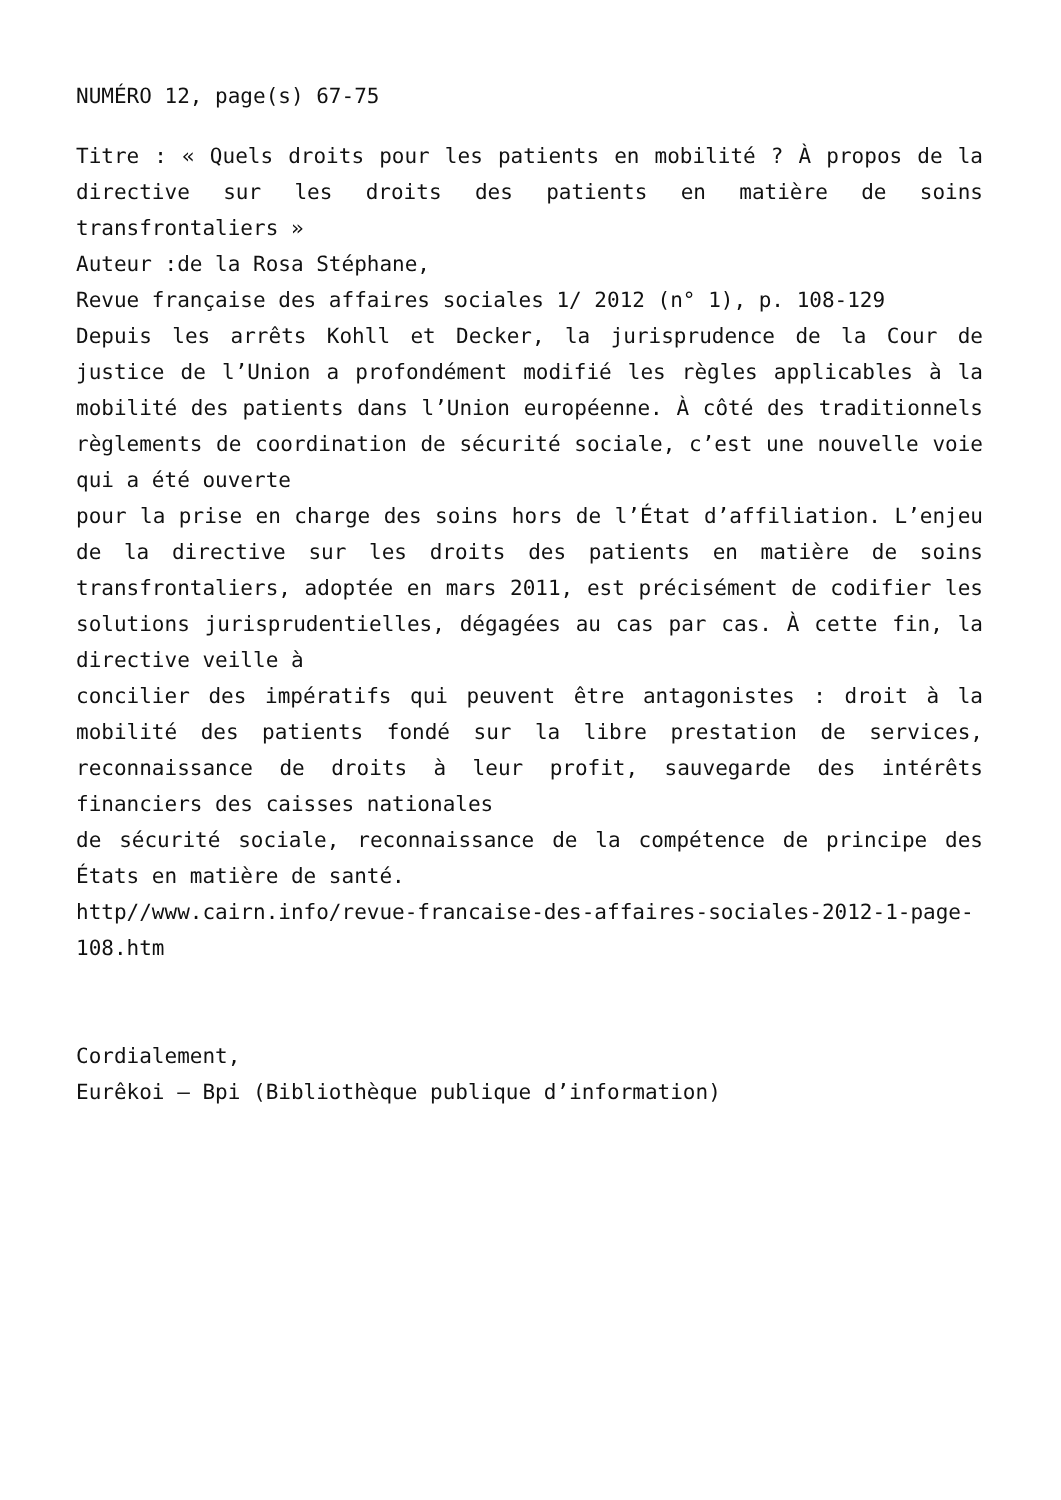NUMÉRO 12, page(s) 67-75
Titre : « Quels droits pour les patients en mobilité ? À propos de la directive sur les droits des patients en matière de soins transfrontaliers »
Auteur :de la Rosa Stéphane,
Revue française des affaires sociales 1/ 2012 (n° 1), p. 108-129
Depuis les arrêts Kohll et Decker, la jurisprudence de la Cour de justice de l’Union a profondément modifié les règles applicables à la mobilité des patients dans l’Union européenne. À côté des traditionnels règlements de coordination de sécurité sociale, c’est une nouvelle voie qui a été ouverte
pour la prise en charge des soins hors de l’État d’affiliation. L’enjeu de la directive sur les droits des patients en matière de soins transfrontaliers, adoptée en mars 2011, est précisément de codifier les solutions jurisprudentielles, dégagées au cas par cas. À cette fin, la directive veille à
concilier des impératifs qui peuvent être antagonistes : droit à la mobilité des patients fondé sur la libre prestation de services, reconnaissance de droits à leur profit, sauvegarde des intérêts financiers des caisses nationales
de sécurité sociale, reconnaissance de la compétence de principe des États en matière de santé.
http//www.cairn.info/revue-francaise-des-affaires-sociales-2012-1-page-108.htm
Cordialement,
Eurêkoi – Bpi (Bibliothèque publique d’information)